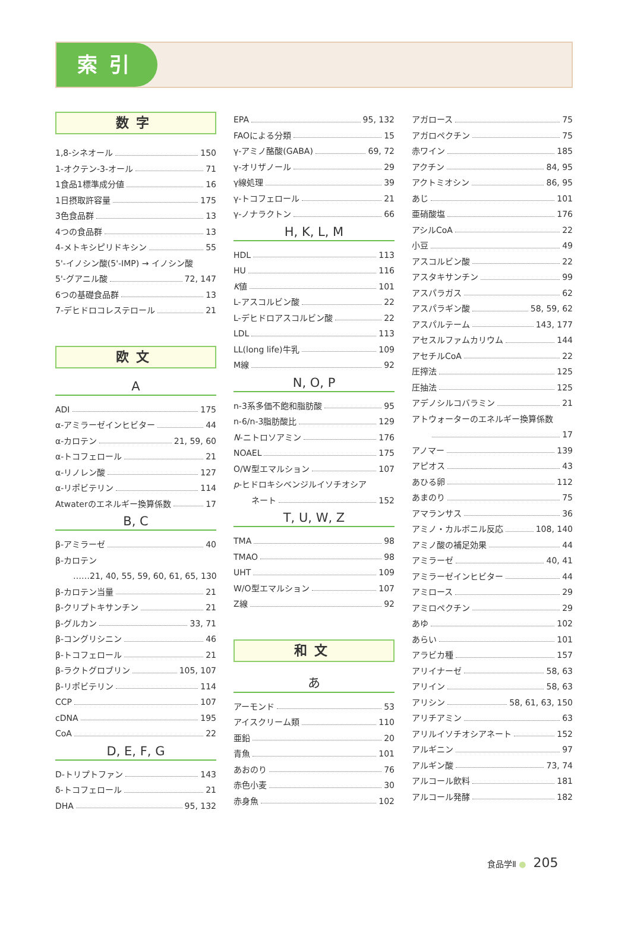索引
数字
1,8-シネオール 150
1-オクテン-3-オール 71
1食品1標準成分値 16
1日摂取許容量 175
3色食品群 13
4つの食品群 13
4-メトキシピリドキシン 55
5'-イノシン酸(5'-IMP) → イノシン酸
5'-グアニル酸 72, 147
6つの基礎食品群 13
7-デヒドロコレステロール 21
欧文
A
ADI 175
α-アミラーゼインヒビター 44
α-カロテン 21, 59, 60
α-トコフェロール 21
α-リノレン酸 127
α-リポビテリン 114
Atwaterのエネルギー換算係数 17
B, C
β-アミラーゼ 40
β-カロテン
……21, 40, 55, 59, 60, 61, 65, 130
β-カロテン当量 21
β-クリプトキサンチン 21
β-グルカン 33, 71
β-コングリシニン 46
β-トコフェロール 21
β-ラクトグロブリン 105, 107
β-リポビテリン 114
CCP 107
cDNA 195
CoA 22
D, E, F, G
D-トリプトファン 143
δ-トコフェロール 21
DHA 95, 132
EPA 95, 132
FAOによる分類 15
γ-アミノ酪酸(GABA) 69, 72
γ-オリザノール 29
γ線処理 39
γ-トコフェロール 21
γ-ノナラクトン 66
H, K, L, M
HDL 113
HU 116
K値 101
L-アスコルビン酸 22
L-デヒドロアスコルビン酸 22
LDL 113
LL(long life)牛乳 109
M線 92
N, O, P
n-3系多価不飽和脂肪酸 95
n-6/n-3脂肪酸比 129
N -ニトロソアミン 176
NOAEL 175
O/W型エマルション 107
p -ヒドロキシベンジルイソチオシア
ネート 152
T, U, W, Z
TMA 98
TMAO 98
UHT 109
W/O型エマルション 107
Z線 92
和文
あ
アーモンド 53
アイスクリーム類 110
亜鉛 20
青魚 101
あおのり 76
赤色小麦 30
赤身魚 102
アガロース 75
アガロペクチン 75
赤ワイン 185
アクチン 84, 95
アクトミオシン 86, 95
あじ 101
亜硝酸塩 176
アシルCoA 22
小豆 49
アスコルビン酸 22
アスタキサンチン 99
アスパラガス 62
アスパラギン酸 58, 59, 62
アスパルテーム 143, 177
アセスルファムカリウム 144
アセチルCoA 22
圧搾法 125
圧抽法 125
アデノシルコバラミン 21
アトウォーターのエネルギー換算係数
17
アノマー 139
アピオス 43
あひる卵 112
あまのり 75
アマランサス 36
アミノ・カルボニル反応 108, 140
アミノ酸の補足効果 44
アミラーゼ 40, 41
アミラーゼインヒビター 44
アミロース 29
アミロペクチン 29
あゆ 102
あらい 101
アラビカ種 157
アリイナーゼ 58, 63
アリイン 58, 63
アリシン 58, 61, 63, 150
アリチアミン 63
アリルイソチオシアネート 152
アルギニン 97
アルギン酸 73, 74
アルコール飲料 181
アルコール発酵 182
食品学Ⅱ ● 205